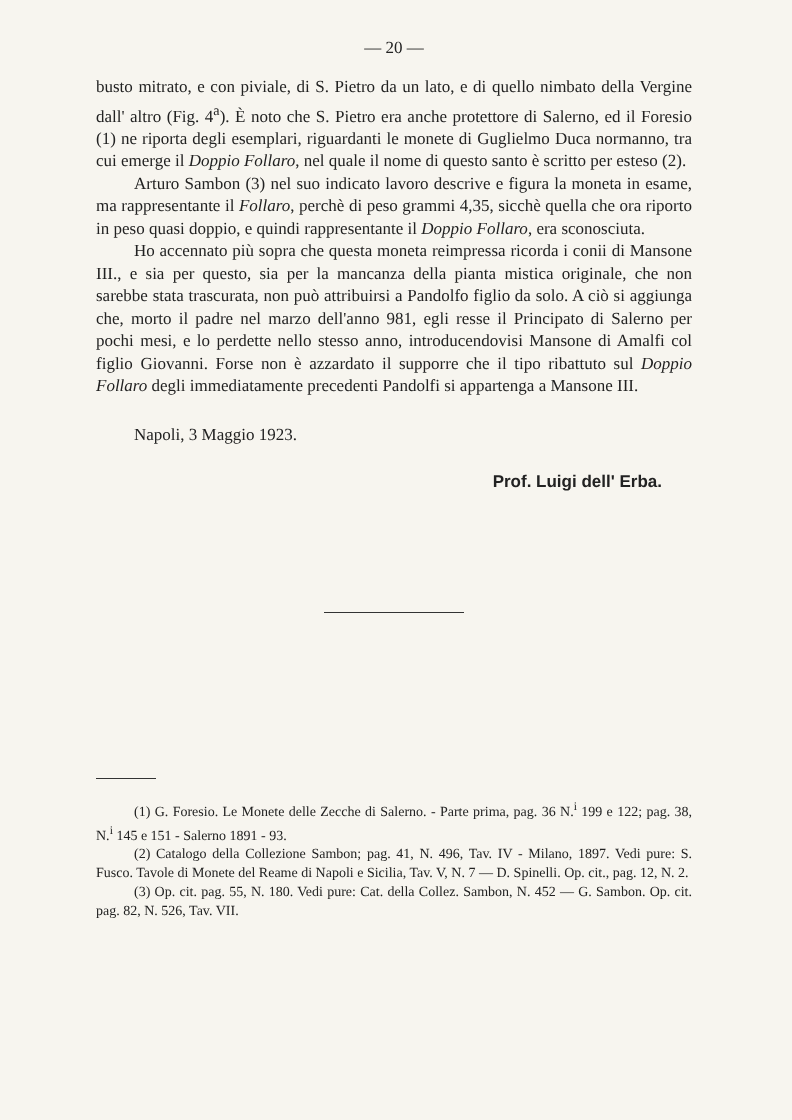— 20 —
busto mitrato, e con piviale, di S. Pietro da un lato, e di quello nimbato della Vergine dall' altro (Fig. 4<sup>a</sup>). È noto che S. Pietro era anche protettore di Salerno, ed il Foresio (1) ne riporta degli esemplari, riguardanti le monete di Guglielmo Duca normanno, tra cui emerge il Doppio Follaro, nel quale il nome di questo santo è scritto per esteso (2).
Arturo Sambon (3) nel suo indicato lavoro descrive e figura la moneta in esame, ma rappresentante il Follaro, perchè di peso grammi 4,35, sicchè quella che ora riporto in peso quasi doppio, e quindi rappresentante il Doppio Follaro, era sconosciuta.
Ho accennato più sopra che questa moneta reimpressa ricorda i conii di Mansone III., e sia per questo, sia per la mancanza della pianta mistica originale, che non sarebbe stata trascurata, non può attribuirsi a Pandolfo figlio da solo. A ciò si aggiunga che, morto il padre nel marzo dell'anno 981, egli resse il Principato di Salerno per pochi mesi, e lo perdette nello stesso anno, introducendovisi Mansone di Amalfi col figlio Giovanni. Forse non è azzardato il supporre che il tipo ribattuto sul Doppio Follaro degli immediatamente precedenti Pandolfi si appartenga a Mansone III.
Napoli, 3 Maggio 1923.
Prof. Luigi dell' Erba.
(1) G. Foresio. Le Monete delle Zecche di Salerno. - Parte prima, pag. 36 N.<sup>i</sup> 199 e 122; pag. 38, N.<sup>i</sup> 145 e 151 - Salerno 1891 - 93.
(2) Catalogo della Collezione Sambon; pag. 41, N. 496, Tav. IV - Milano, 1897. Vedi pure: S. Fusco. Tavole di Monete del Reame di Napoli e Sicilia, Tav. V, N. 7 — D. Spinelli. Op. cit., pag. 12, N. 2.
(3) Op. cit. pag. 55, N. 180. Vedi pure: Cat. della Collez. Sambon, N. 452 — G. Sambon. Op. cit. pag. 82, N. 526, Tav. VII.